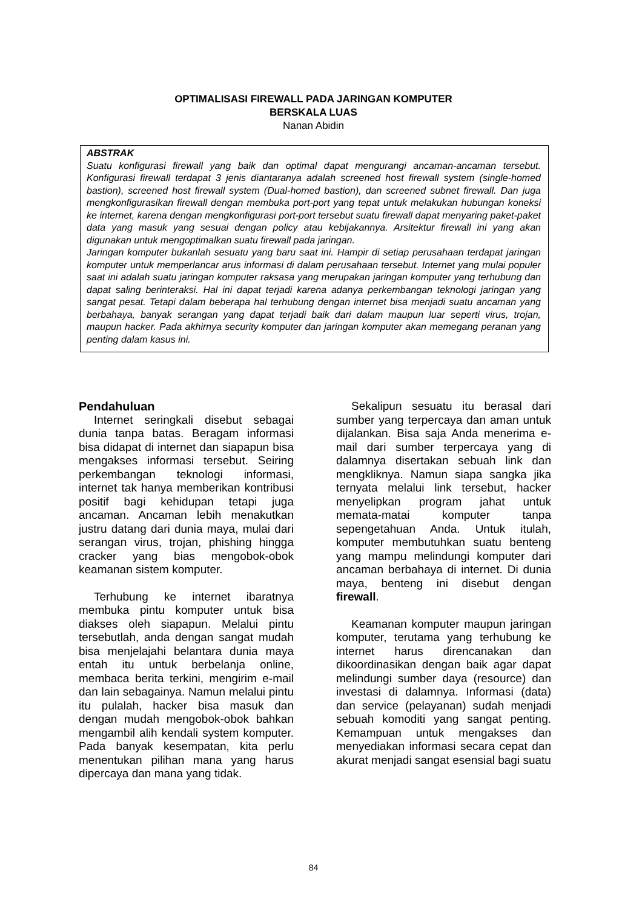OPTIMALISASI FIREWALL PADA JARINGAN KOMPUTER
BERSKALA LUAS
Nanan Abidin
ABSTRAK
Suatu konfigurasi firewall yang baik dan optimal dapat mengurangi ancaman-ancaman tersebut. Konfigurasi firewall terdapat 3 jenis diantaranya adalah screened host firewall system (single-homed bastion), screened host firewall system (Dual-homed bastion), dan screened subnet firewall. Dan juga mengkonfigurasikan firewall dengan membuka port-port yang tepat untuk melakukan hubungan koneksi ke internet, karena dengan mengkonfigurasi port-port tersebut suatu firewall dapat menyaring paket-paket data yang masuk yang sesuai dengan policy atau kebijakannya. Arsitektur firewall ini yang akan digunakan untuk mengoptimalkan suatu firewall pada jaringan.
Jaringan komputer bukanlah sesuatu yang baru saat ini. Hampir di setiap perusahaan terdapat jaringan komputer untuk memperlancar arus informasi di dalam perusahaan tersebut. Internet yang mulai populer saat ini adalah suatu jaringan komputer raksasa yang merupakan jaringan komputer yang terhubung dan dapat saling berinteraksi. Hal ini dapat terjadi karena adanya perkembangan teknologi jaringan yang sangat pesat. Tetapi dalam beberapa hal terhubung dengan internet bisa menjadi suatu ancaman yang berbahaya, banyak serangan yang dapat terjadi baik dari dalam maupun luar seperti virus, trojan, maupun hacker. Pada akhirnya security komputer dan jaringan komputer akan memegang peranan yang penting dalam kasus ini.
Pendahuluan
Internet seringkali disebut sebagai dunia tanpa batas. Beragam informasi bisa didapat di internet dan siapapun bisa mengakses informasi tersebut. Seiring perkembangan teknologi informasi, internet tak hanya memberikan kontribusi positif bagi kehidupan tetapi juga ancaman. Ancaman lebih menakutkan justru datang dari dunia maya, mulai dari serangan virus, trojan, phishing hingga cracker yang bias mengobok-obok keamanan sistem komputer.
Terhubung ke internet ibaratnya membuka pintu komputer untuk bisa diakses oleh siapapun. Melalui pintu tersebutlah, anda dengan sangat mudah bisa menjelajahi belantara dunia maya entah itu untuk berbelanja online, membaca berita terkini, mengirim e-mail dan lain sebagainya. Namun melalui pintu itu pulalah, hacker bisa masuk dan dengan mudah mengobok-obok bahkan mengambil alih kendali system komputer. Pada banyak kesempatan, kita perlu menentukan pilihan mana yang harus dipercaya dan mana yang tidak.
Sekalipun sesuatu itu berasal dari sumber yang terpercaya dan aman untuk dijalankan. Bisa saja Anda menerima e-mail dari sumber terpercaya yang di dalamnya disertakan sebuah link dan mengkliknya. Namun siapa sangka jika ternyata melalui link tersebut, hacker menyelipkan program jahat untuk memata-matai komputer tanpa sepengetahuan Anda. Untuk itulah, komputer membutuhkan suatu benteng yang mampu melindungi komputer dari ancaman berbahaya di internet. Di dunia maya, benteng ini disebut dengan firewall.
Keamanan komputer maupun jaringan komputer, terutama yang terhubung ke internet harus direncanakan dan dikoordinasikan dengan baik agar dapat melindungi sumber daya (resource) dan investasi di dalamnya. Informasi (data) dan service (pelayanan) sudah menjadi sebuah komoditi yang sangat penting. Kemampuan untuk mengakses dan menyediakan informasi secara cepat dan akurat menjadi sangat esensial bagi suatu
84